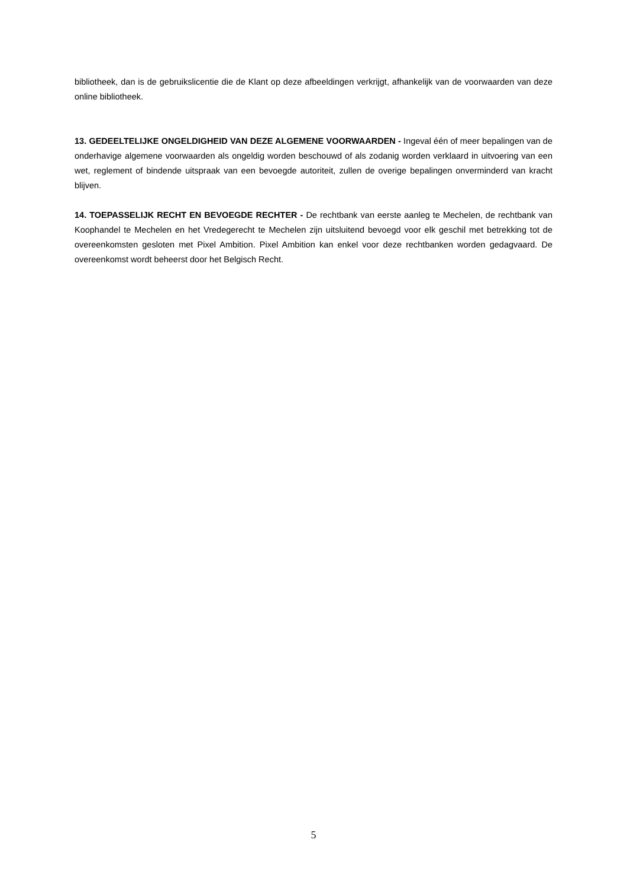bibliotheek, dan is de gebruikslicentie die de Klant op deze afbeeldingen verkrijgt, afhankelijk van de voorwaarden van deze online bibliotheek.
13. GEDEELTELIJKE ONGELDIGHEID VAN DEZE ALGEMENE VOORWAARDEN - Ingeval één of meer bepalingen van de onderhavige algemene voorwaarden als ongeldig worden beschouwd of als zodanig worden verklaard in uitvoering van een wet, reglement of bindende uitspraak van een bevoegde autoriteit, zullen de overige bepalingen onverminderd van kracht blijven.
14. TOEPASSELIJK RECHT EN BEVOEGDE RECHTER - De rechtbank van eerste aanleg te Mechelen, de rechtbank van Koophandel te Mechelen en het Vredegerecht te Mechelen zijn uitsluitend bevoegd voor elk geschil met betrekking tot de overeenkomsten gesloten met Pixel Ambition. Pixel Ambition kan enkel voor deze rechtbanken worden gedagvaard. De overeenkomst wordt beheerst door het Belgisch Recht.
5